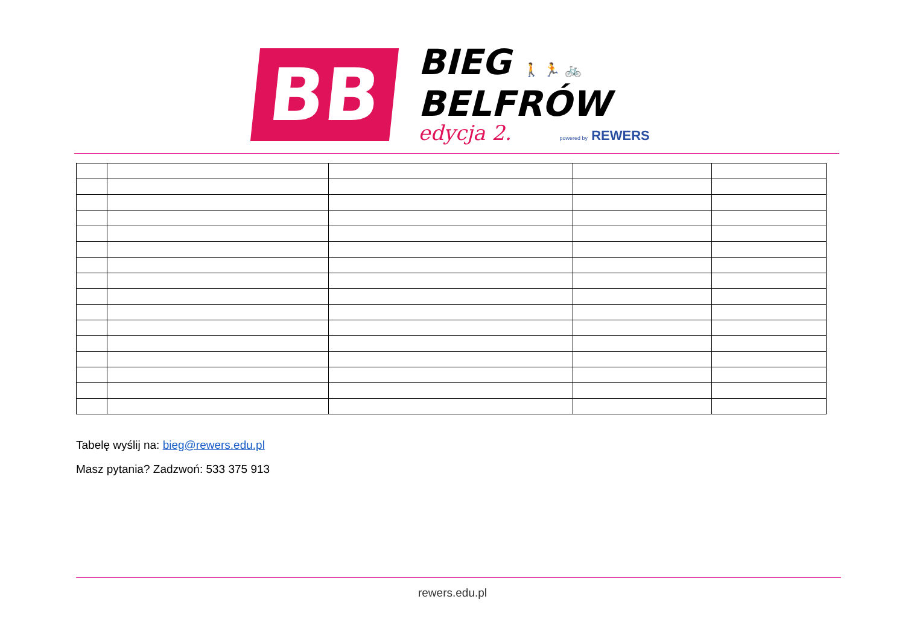BB
BIEG 🚶 🏃 🚲
BELFRÓW
edycja 2. powered by REWERS
Tabelę wyślij na: bieg@rewers.edu.pl
Masz pytania? Zadzwoń: 533 375 913
rewers.edu.pl